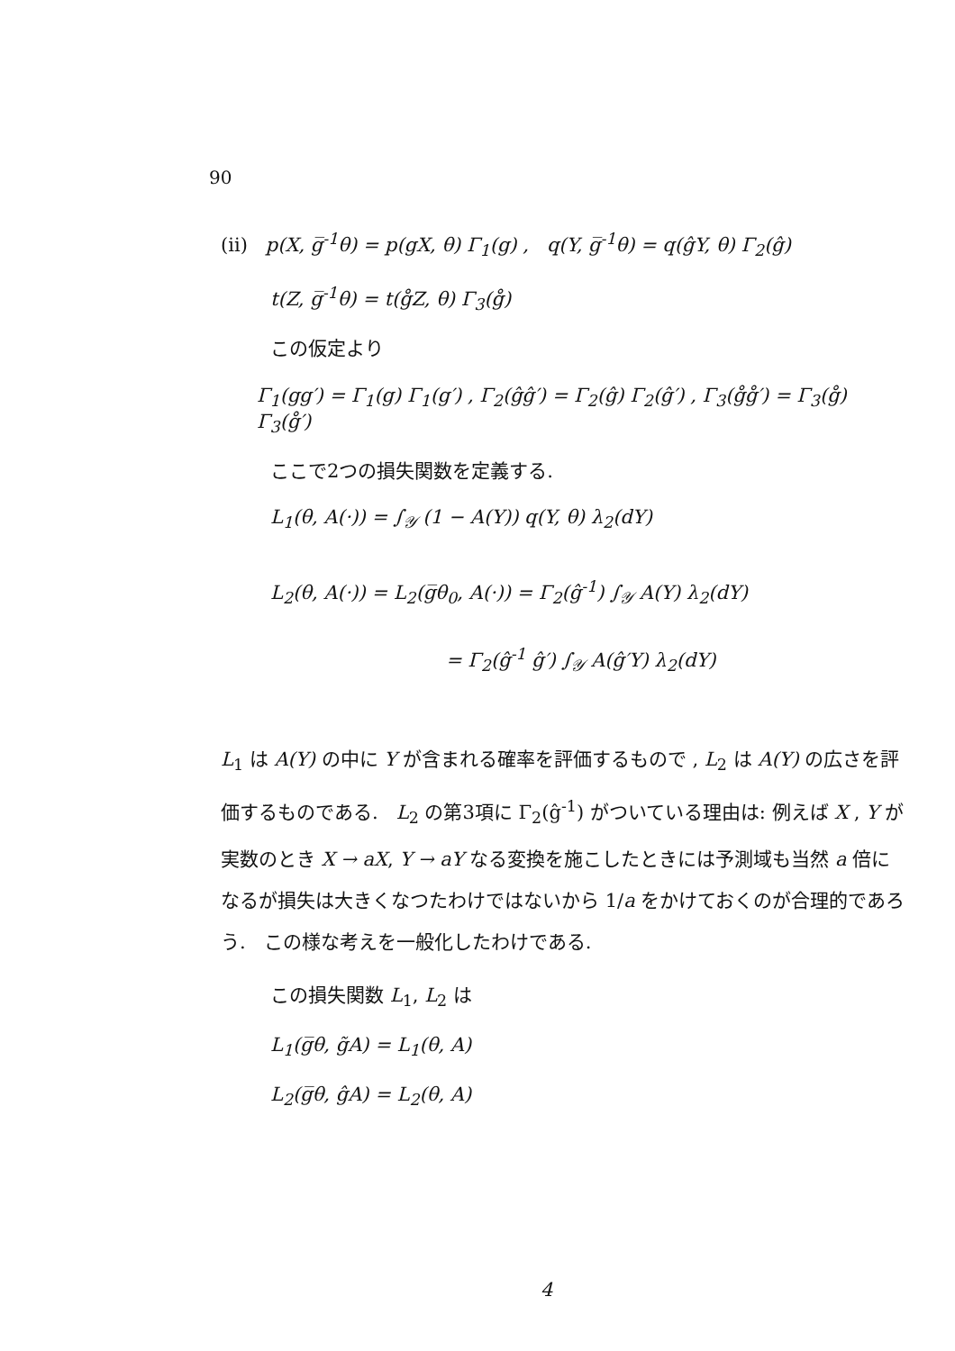90
(ii) p(X, g̅<sup>-1</sup>θ) = p(gX, θ) Γ<sub>1</sub>(g) , q(Y, g̅<sup>-1</sup>θ) = q(ĝY, θ) Γ<sub>2</sub>(ĝ)
t(Z, g̅<sup>-1</sup>θ) = t(g̊Z, θ) Γ<sub>3</sub>(g̊)
この仮定より
Γ<sub>1</sub>(gg′) = Γ<sub>1</sub>(g) Γ<sub>1</sub>(g′) , Γ<sub>2</sub>(ĝĝ′) = Γ<sub>2</sub>(ĝ) Γ<sub>2</sub>(ĝ′) , Γ<sub>3</sub>(g̊g̊′) = Γ<sub>3</sub>(g̊) Γ<sub>3</sub>(g̊′)
ここで2つの損失関数を定義する.
L<sub>1</sub>(θ, A(·)) = ∫<sub>𝒴</sub> (1 − A(Y)) q(Y, θ) λ<sub>2</sub>(dY)
L<sub>2</sub>(θ, A(·)) = L<sub>2</sub>(g̅θ<sub>0</sub>, A(·)) = Γ<sub>2</sub>(ĝ<sup>-1</sup>) ∫<sub>𝒴</sub> A(Y) λ<sub>2</sub>(dY)
= Γ<sub>2</sub>(ĝ<sup>-1</sup> ĝ′) ∫<sub>𝒴</sub> A(ĝ′Y) λ<sub>2</sub>(dY)
L<sub>1</sub> は A(Y) の中に Y が含まれる確率を評価するもので , L<sub>2</sub> は A(Y) の広さを評価するものである. L<sub>2</sub> の第3項に Γ<sub>2</sub>(ĝ<sup>-1</sup>) がついている理由は: 例えば X , Y が実数のとき X → aX, Y → aY なる変換を施こしたときには予測域も当然 a 倍になるが損失は大きくなつたわけではないから 1/a をかけておくのが合理的であろう. この様な考えを一般化したわけである.
この損失関数 L<sub>1</sub>, L<sub>2</sub> は
L<sub>1</sub>(g̅θ, g̃A) = L<sub>1</sub>(θ, A)
L<sub>2</sub>(g̅θ, ĝA) = L<sub>2</sub>(θ, A)
4